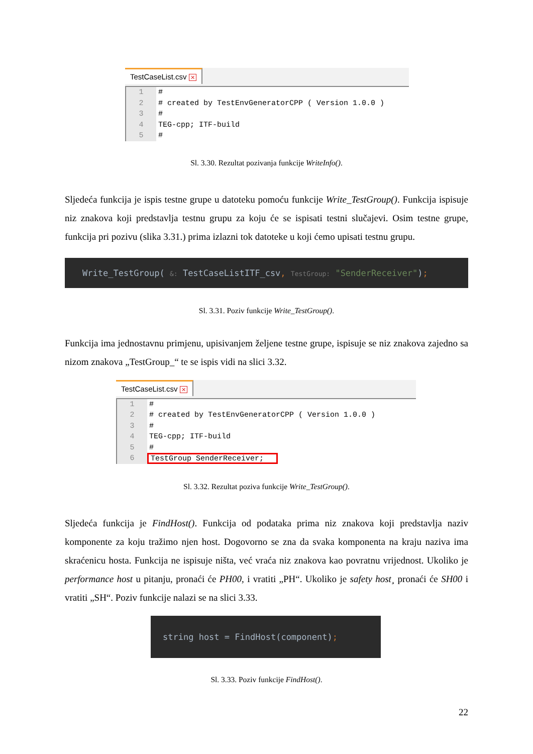TestCaseList.csv ✕
1 #
2 # created by TestEnvGeneratorCPP ( Version 1.0.0 )
3 #
4 TEG-cpp; ITF-build
5 #
Sl. 3.30. Rezultat pozivanja funkcije WriteInfo().
Sljedeća funkcija je ispis testne grupe u datoteku pomoću funkcije Write_TestGroup(). Funkcija ispisuje niz znakova koji predstavlja testnu grupu za koju će se ispisati testni slučajevi. Osim testne grupe, funkcija pri pozivu (slika 3.31.) prima izlazni tok datoteke u koji ćemo upisati testnu grupu.
Write_TestGroup( &: TestCaseListITF_csv, TestGroup: "SenderReceiver");
Sl. 3.31. Poziv funkcije Write_TestGroup().
Funkcija ima jednostavnu primjenu, upisivanjem željene testne grupe, ispisuje se niz znakova zajedno sa nizom znakova „TestGroup_“ te se ispis vidi na slici 3.32.
TestCaseList.csv ✕
1 #
2 # created by TestEnvGeneratorCPP ( Version 1.0.0 )
3 #
4 TEG-cpp; ITF-build
5 #
6 TestGroup SenderReceiver;
Sl. 3.32. Rezultat poziva funkcije Write_TestGroup().
Sljedeća funkcija je FindHost(). Funkcija od podataka prima niz znakova koji predstavlja naziv komponente za koju tražimo njen host. Dogovorno se zna da svaka komponenta na kraju naziva ima skraćenicu hosta. Funkcija ne ispisuje ništa, već vraća niz znakova kao povratnu vrijednost. Ukoliko je performance host u pitanju, pronaći će PH00, i vratiti „PH“. Ukoliko je safety host¸ pronaći će SH00 i vratiti „SH“. Poziv funkcije nalazi se na slici 3.33.
string host = FindHost(component);
Sl. 3.33. Poziv funkcije FindHost().
22